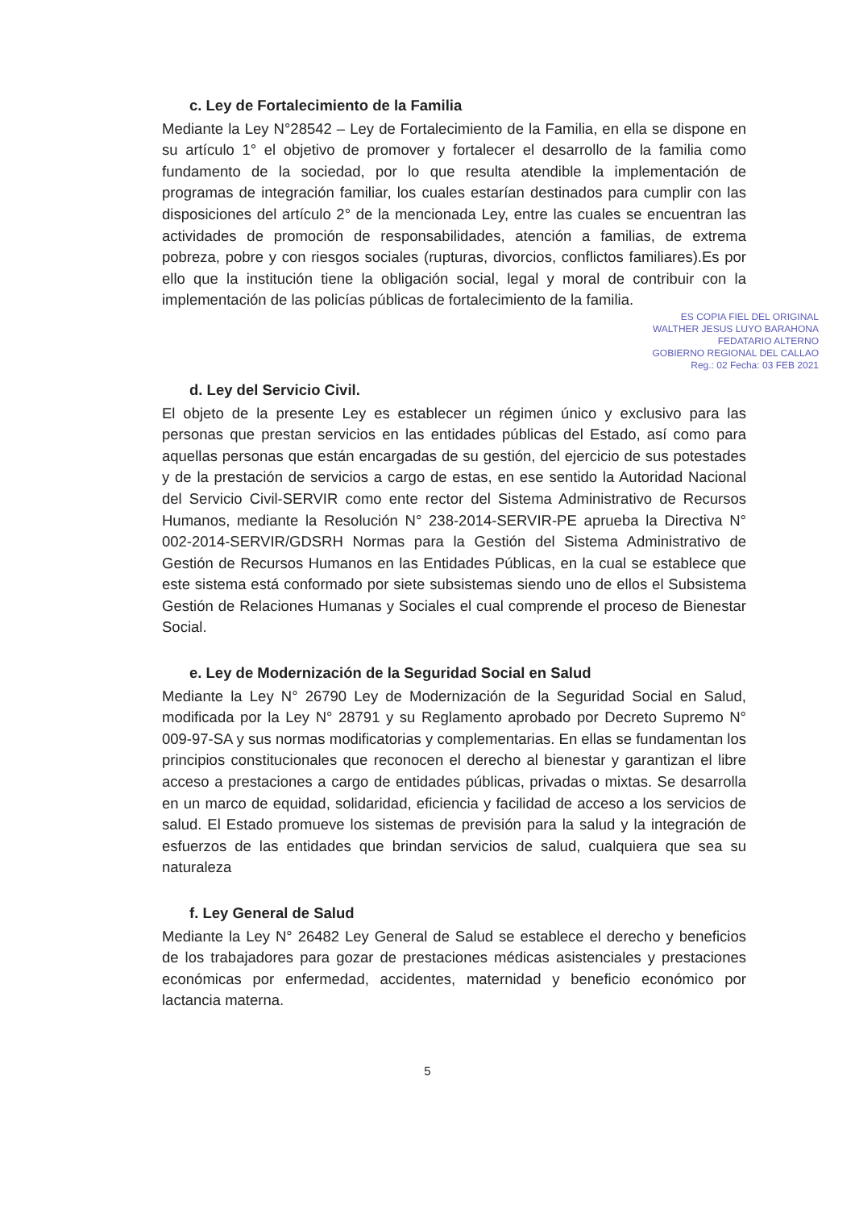c. Ley de Fortalecimiento de la Familia
Mediante la Ley N°28542 – Ley de Fortalecimiento de la Familia, en ella se dispone en su artículo 1° el objetivo de promover y fortalecer el desarrollo de la familia como fundamento de la sociedad, por lo que resulta atendible la implementación de programas de integración familiar, los cuales estarían destinados para cumplir con las disposiciones del artículo 2° de la mencionada Ley, entre las cuales se encuentran las actividades de promoción de responsabilidades, atención a familias, de extrema pobreza, pobre y con riesgos sociales (rupturas, divorcios, conflictos familiares).Es por ello que la institución tiene la obligación social, legal y moral de contribuir con la implementación de las policías públicas de fortalecimiento de la familia.
ES COPIA FIEL DEL ORIGINAL
WALTHER JESUS LUYO BARAHONA
FEDATARIO ALTERNO
GOBIERNO REGIONAL DEL CALLAO
Reg.: 02 Fecha: 03 FEB 2021
d. Ley del Servicio Civil.
El objeto de la presente Ley es establecer un régimen único y exclusivo para las personas que prestan servicios en las entidades públicas del Estado, así como para aquellas personas que están encargadas de su gestión, del ejercicio de sus potestades y de la prestación de servicios a cargo de estas, en ese sentido la Autoridad Nacional del Servicio Civil-SERVIR como ente rector del Sistema Administrativo de Recursos Humanos, mediante la Resolución N° 238-2014-SERVIR-PE aprueba la Directiva N° 002-2014-SERVIR/GDSRH Normas para la Gestión del Sistema Administrativo de Gestión de Recursos Humanos en las Entidades Públicas, en la cual se establece que este sistema está conformado por siete subsistemas siendo uno de ellos el Subsistema Gestión de Relaciones Humanas y Sociales el cual comprende el proceso de Bienestar Social.
e. Ley de Modernización de la Seguridad Social en Salud
Mediante la Ley N° 26790 Ley de Modernización de la Seguridad Social en Salud, modificada por la Ley N° 28791 y su Reglamento aprobado por Decreto Supremo N° 009-97-SA y sus normas modificatorias y complementarias. En ellas se fundamentan los principios constitucionales que reconocen el derecho al bienestar y garantizan el libre acceso a prestaciones a cargo de entidades públicas, privadas o mixtas. Se desarrolla en un marco de equidad, solidaridad, eficiencia y facilidad de acceso a los servicios de salud. El Estado promueve los sistemas de previsión para la salud y la integración de esfuerzos de las entidades que brindan servicios de salud, cualquiera que sea su naturaleza
f. Ley General de Salud
Mediante la Ley N° 26482 Ley General de Salud se establece el derecho y beneficios de los trabajadores para gozar de prestaciones médicas asistenciales y prestaciones económicas por enfermedad, accidentes, maternidad y beneficio económico por lactancia materna.
5